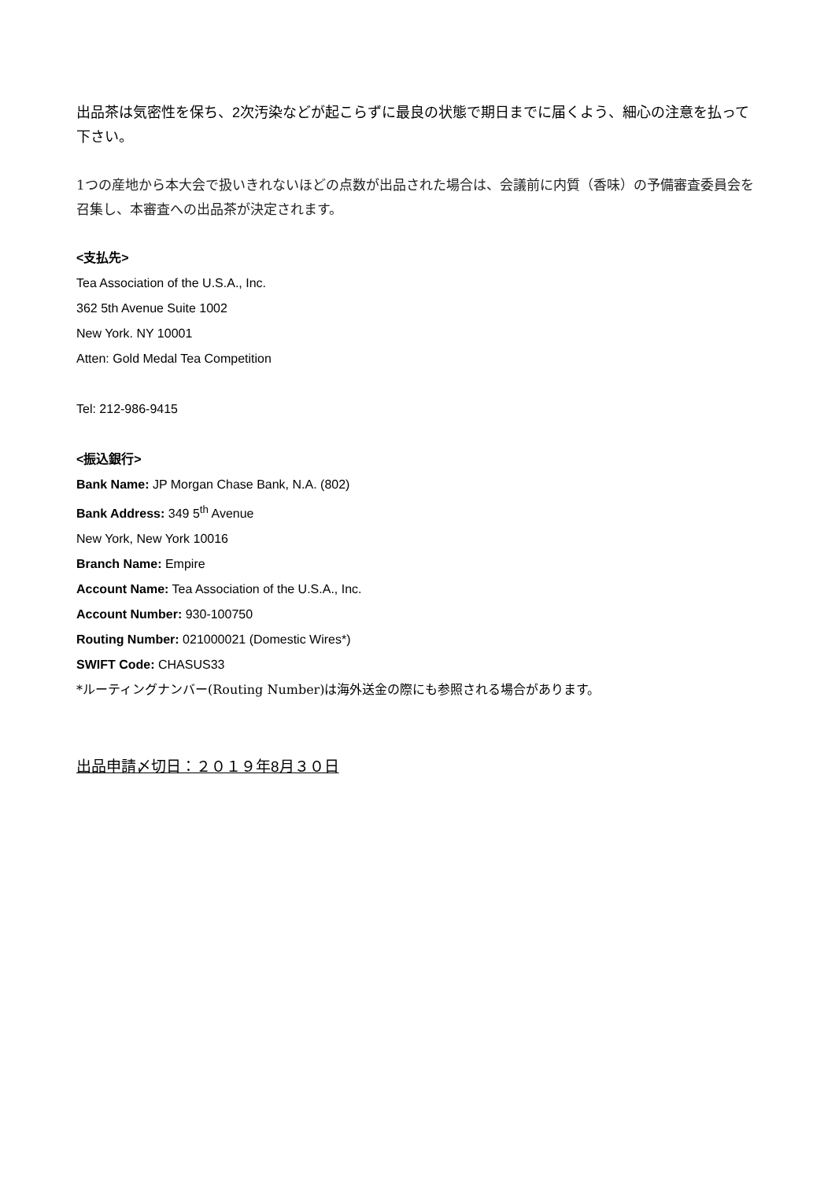出品茶は気密性を保ち、2次汚染などが起こらずに最良の状態で期日までに届くよう、細心の注意を払って下さい。
1つの産地から本大会で扱いきれないほどの点数が出品された場合は、会議前に内質（香味）の予備審査委員会を召集し、本審査への出品茶が決定されます。
<支払先>
Tea Association of the U.S.A., Inc.
362 5th Avenue Suite 1002
New York. NY 10001
Atten: Gold Medal Tea Competition
Tel: 212-986-9415
<振込銀行>
Bank Name: JP Morgan Chase Bank, N.A. (802)
Bank Address: 349 5<sup>th</sup> Avenue
New York, New York 10016
Branch Name: Empire
Account Name: Tea Association of the U.S.A., Inc.
Account Number: 930-100750
Routing Number: 021000021 (Domestic Wires*)
SWIFT Code: CHASUS33
*ルーティングナンバー(Routing Number)は海外送金の際にも参照される場合があります。
出品申請〆切日：２０１９年8月３０日